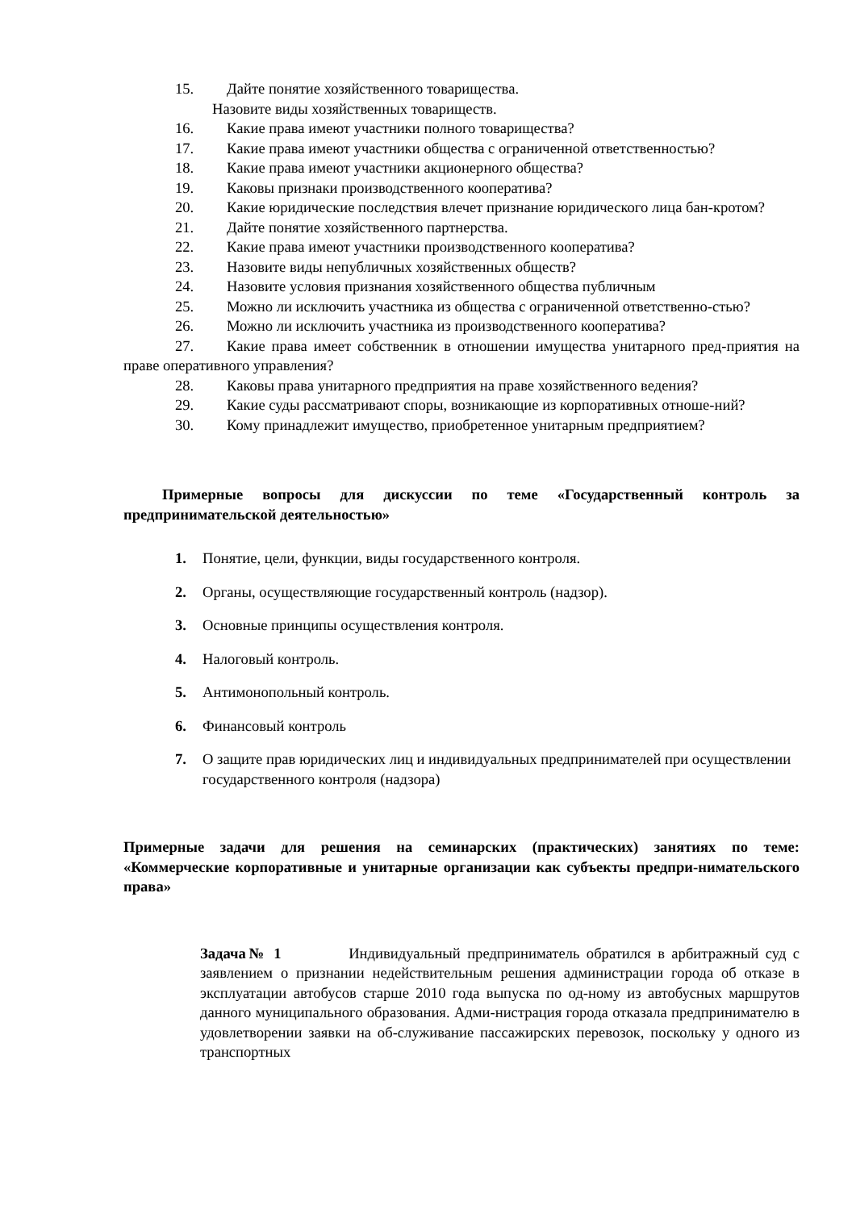15. Дайте понятие хозяйственного товарищества.
Назовите виды хозяйственных товариществ.
16. Какие права имеют участники полного товарищества?
17. Какие права имеют участники общества с ограниченной ответственностью?
18. Какие права имеют участники акционерного общества?
19. Каковы признаки производственного кооператива?
20. Какие юридические последствия влечет признание юридического лица бан-кротом?
21. Дайте понятие хозяйственного партнерства.
22. Какие права имеют участники производственного кооператива?
23. Назовите виды непубличных хозяйственных обществ?
24. Назовите условия признания хозяйственного общества публичным
25. Можно ли исключить участника из общества с ограниченной ответственно-стью?
26. Можно ли исключить участника из производственного кооператива?
27. Какие права имеет собственник в отношении имущества унитарного пред-приятия на праве оперативного управления?
28. Каковы права унитарного предприятия на праве хозяйственного ведения?
29. Какие суды рассматривают споры, возникающие из корпоративных отноше-ний?
30. Кому принадлежит имущество, приобретенное унитарным предприятием?
Примерные вопросы для дискуссии по теме «Государственный контроль за предпринимательской деятельностью»
1. Понятие, цели, функции, виды государственного контроля.
2. Органы, осуществляющие государственный контроль (надзор).
3. Основные принципы осуществления контроля.
4. Налоговый контроль.
5. Антимонопольный контроль.
6. Финансовый контроль
7. О защите прав юридических лиц и индивидуальных предпринимателей при осуществлении государственного контроля (надзора)
Примерные задачи для решения на семинарских (практических) занятиях по теме: «Коммерческие корпоративные и унитарные организации как субъекты предпри-нимательского права»
Задача№ 1 Индивидуальный предприниматель обратился в арбитражный суд с заявлением о признании недействительным решения администрации города об отказе в эксплуатации автобусов старше 2010 года выпуска по од-ному из автобусных маршрутов данного муниципального образования. Адми-нистрация города отказала предпринимателю в удовлетворении заявки на об-служивание пассажирских перевозок, поскольку у одного из транспортных